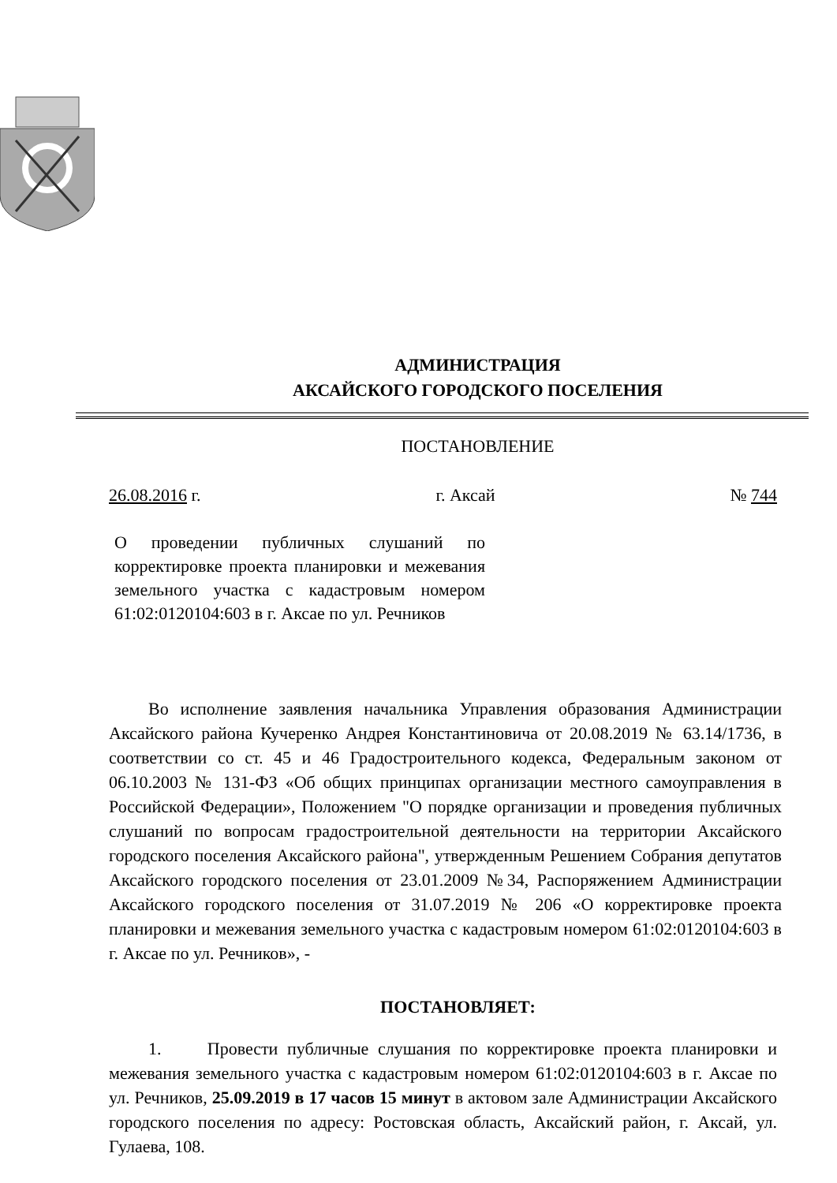АДМИНИСТРАЦИЯ
АКСАЙСКОГО ГОРОДСКОГО ПОСЕЛЕНИЯ
ПОСТАНОВЛЕНИЕ
26.08.2016 г. г. Аксай № 744
О проведении публичных слушаний по корректировке проекта планировки и межевания земельного участка с кадастровым номером 61:02:0120104:603 в г. Аксае по ул. Речников
Во исполнение заявления начальника Управления образования Администрации Аксайского района Кучеренко Андрея Константиновича от 20.08.2019 № 63.14/1736, в соответствии со ст. 45 и 46 Градостроительного кодекса, Федеральным законом от 06.10.2003 № 131-ФЗ «Об общих принципах организации местного самоуправления в Российской Федерации», Положением "О порядке организации и проведения публичных слушаний по вопросам градостроительной деятельности на территории Аксайского городского поселения Аксайского района", утвержденным Решением Собрания депутатов Аксайского городского поселения от 23.01.2009 №34, Распоряжением Администрации Аксайского городского поселения от 31.07.2019 № 206 «О корректировке проекта планировки и межевания земельного участка с кадастровым номером 61:02:0120104:603 в г. Аксае по ул. Речников», -
ПОСТАНОВЛЯЕТ:
1. Провести публичные слушания по корректировке проекта планировки и межевания земельного участка с кадастровым номером 61:02:0120104:603 в г. Аксае по ул. Речников, 25.09.2019 в 17 часов 15 минут в актовом зале Администрации Аксайского городского поселения по адресу: Ростовская область, Аксайский район, г. Аксай, ул. Гулаева, 108.